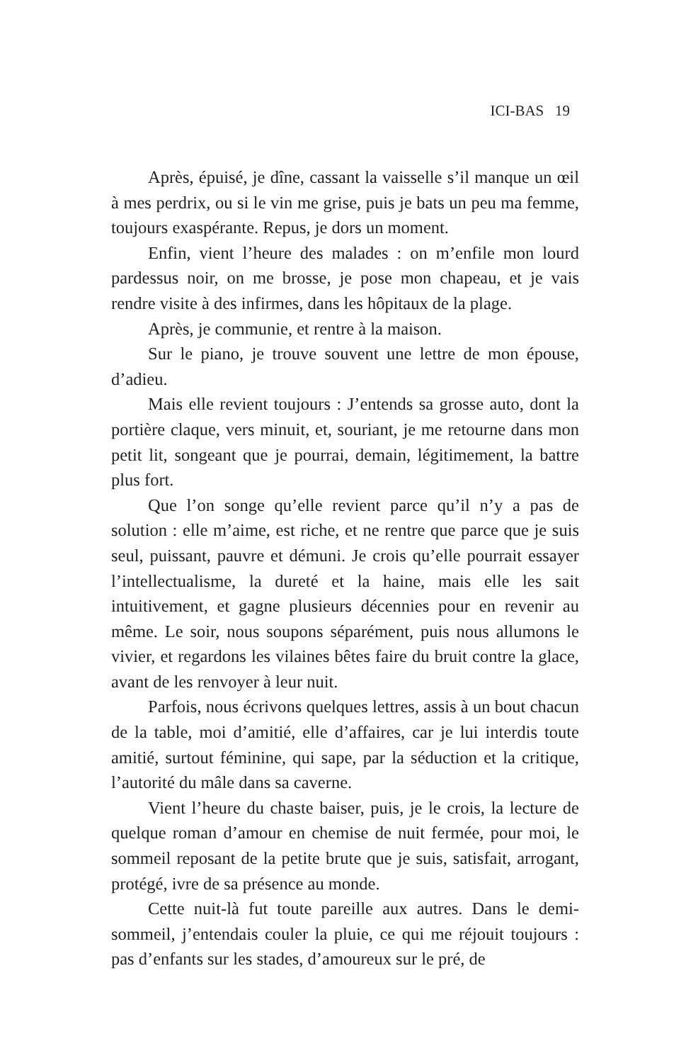ICI-BAS 19
Après, épuisé, je dîne, cassant la vaisselle s’il manque un œil à mes perdrix, ou si le vin me grise, puis je bats un peu ma femme, toujours exaspérante. Repus, je dors un moment.
Enfin, vient l’heure des malades : on m’enfile mon lourd pardessus noir, on me brosse, je pose mon chapeau, et je vais rendre visite à des infirmes, dans les hôpitaux de la plage.
Après, je communie, et rentre à la maison.
Sur le piano, je trouve souvent une lettre de mon épouse, d’adieu.
Mais elle revient toujours : J’entends sa grosse auto, dont la portière claque, vers minuit, et, souriant, je me retourne dans mon petit lit, songeant que je pourrai, demain, légitimement, la battre plus fort.
Que l’on songe qu’elle revient parce qu’il n’y a pas de solution : elle m’aime, est riche, et ne rentre que parce que je suis seul, puissant, pauvre et démuni. Je crois qu’elle pourrait essayer l’intellectualisme, la dureté et la haine, mais elle les sait intuitivement, et gagne plusieurs décennies pour en revenir au même. Le soir, nous soupons séparément, puis nous allumons le vivier, et regardons les vilaines bêtes faire du bruit contre la glace, avant de les renvoyer à leur nuit.
Parfois, nous écrivons quelques lettres, assis à un bout chacun de la table, moi d’amitié, elle d’affaires, car je lui interdis toute amitié, surtout féminine, qui sape, par la séduction et la critique, l’autorité du mâle dans sa caverne.
Vient l’heure du chaste baiser, puis, je le crois, la lecture de quelque roman d’amour en chemise de nuit fermée, pour moi, le sommeil reposant de la petite brute que je suis, satisfait, arrogant, protégé, ivre de sa présence au monde.
Cette nuit-là fut toute pareille aux autres. Dans le demi-sommeil, j’entendais couler la pluie, ce qui me réjouit toujours : pas d’enfants sur les stades, d’amoureux sur le pré, de